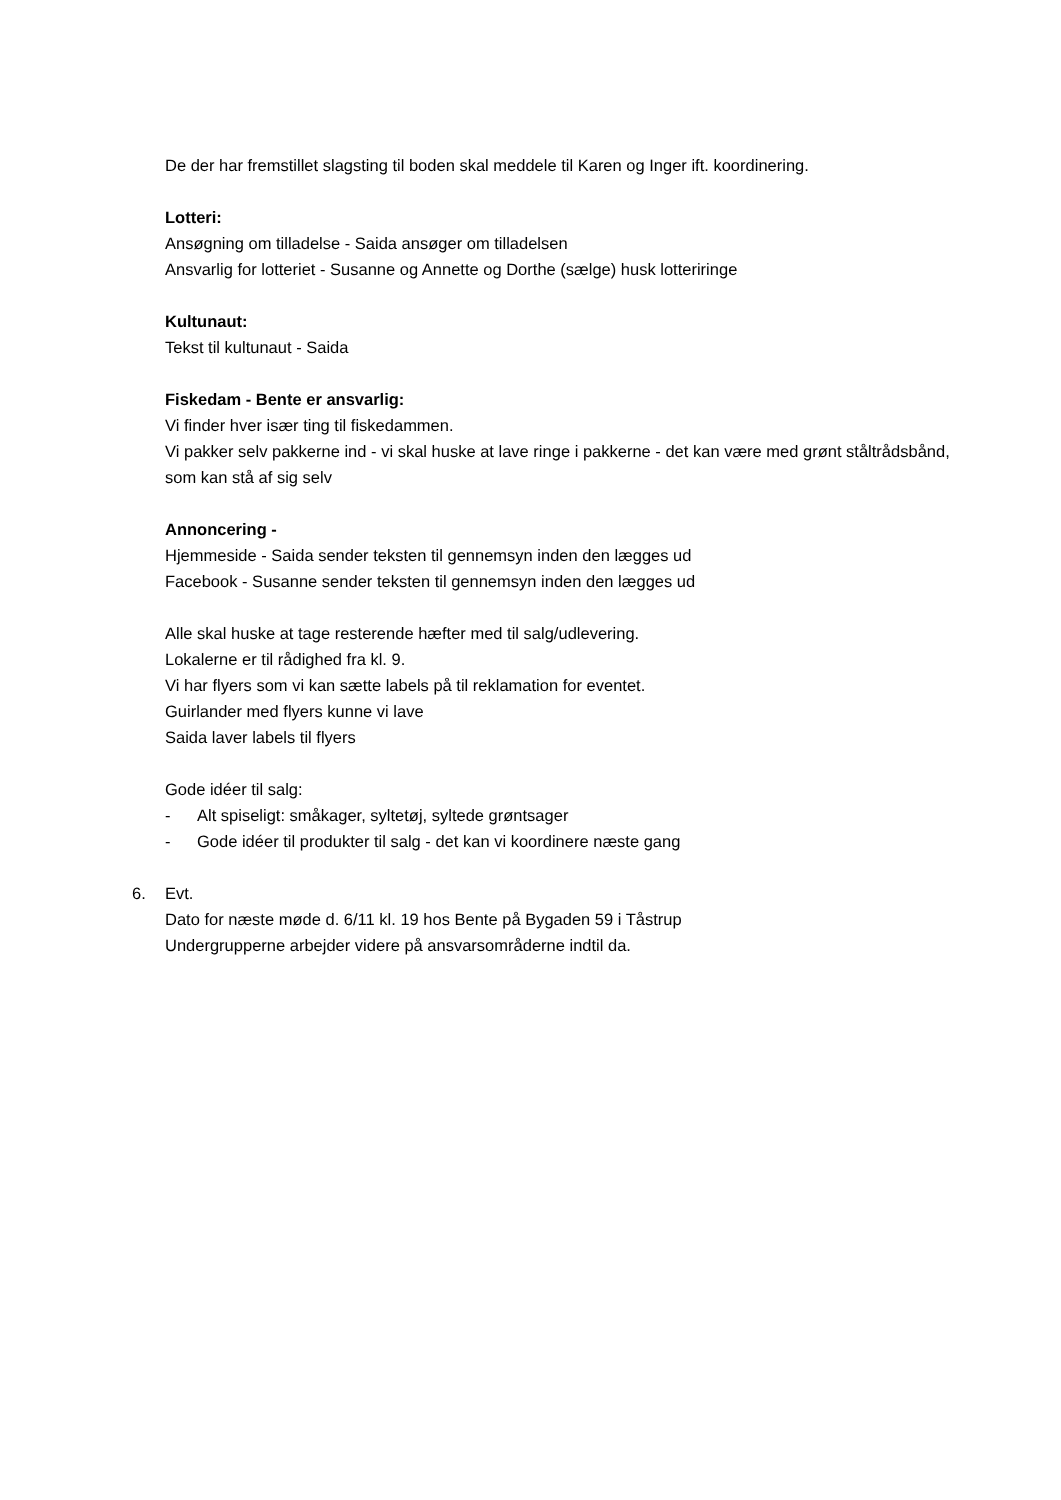De der har fremstillet slagsting til boden skal meddele til Karen og Inger ift. koordinering.
Lotteri:
Ansøgning om tilladelse - Saida ansøger om tilladelsen
Ansvarlig for lotteriet - Susanne og Annette og Dorthe (sælge) husk lotteriringe
Kultunaut:
Tekst til kultunaut - Saida
Fiskedam - Bente er ansvarlig:
Vi finder hver især ting til fiskedammen.
Vi pakker selv pakkerne ind - vi skal huske at lave ringe i pakkerne - det kan være med grønt ståltrådsbånd, som kan stå af sig selv
Annoncering -
Hjemmeside - Saida sender teksten til gennemsyn inden den lægges ud
Facebook - Susanne sender teksten til gennemsyn inden den lægges ud
Alle skal huske at tage resterende hæfter med til salg/udlevering.
Lokalerne er til rådighed fra kl. 9.
Vi har flyers som vi kan sætte labels på til reklamation for eventet.
Guirlander med flyers kunne vi lave
Saida laver labels til flyers
Gode idéer til salg:
- Alt spiseligt: småkager, syltetøj, syltede grøntsager
- Gode idéer til produkter til salg - det kan vi koordinere næste gang
6. Evt.
Dato for næste møde d. 6/11 kl. 19 hos Bente på Bygaden 59 i Tåstrup
Undergrupperne arbejder videre på ansvarsområderne indtil da.